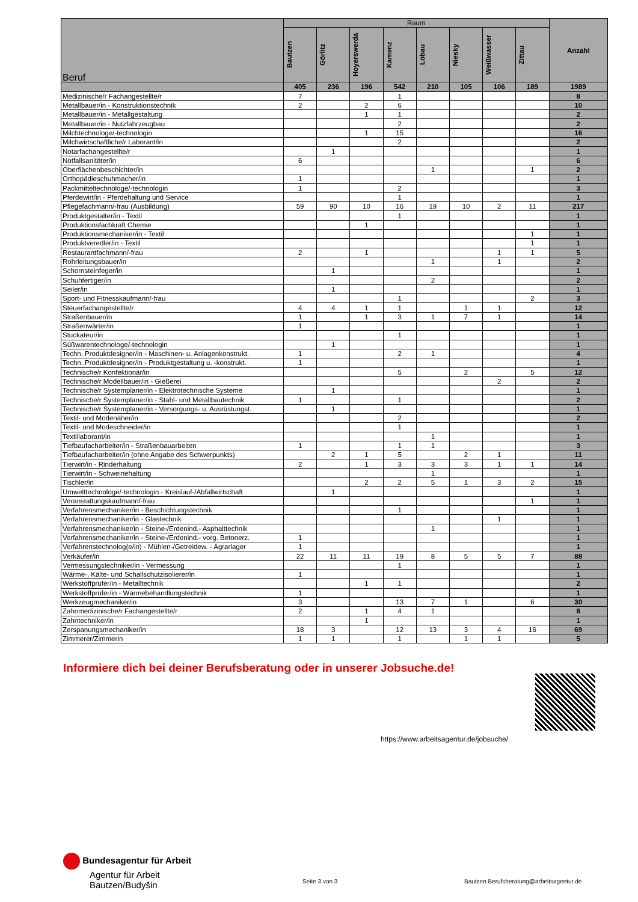| Beruf | Raum | | | | | | | | Anzahl |
| --- | --- | --- | --- | --- | --- | --- | --- | --- | --- |
| | Bautzen | Görlitz | Hoyerswerda | Kamenz | Löbau | Niesky | Weißwasser | Zittau | |
| | 405 | 236 | 196 | 542 | 210 | 105 | 106 | 189 | 1989 |
| Medizinische/r Fachangestellte/r | 7 | | | 1 | | | | | 8 |
| Metallbauer/in - Konstruktionstechnik | 2 | | 2 | 6 | | | | | 10 |
| Metallbauer/in - Metallgestaltung | | | 1 | 1 | | | | | 2 |
| Metallbauer/in - Nutzfahrzeugbau | | | | 2 | | | | | 2 |
| Milchtechnologe/-technologin | | | 1 | 15 | | | | | 16 |
| Milchwirtschaftliche/r Laborant/in | | | | 2 | | | | | 2 |
| Notarfachangestellte/r | | 1 | | | | | | | 1 |
| Notfallsanitäter/in | 6 | | | | | | | | 6 |
| Oberflächenbeschichter/in | | | | | 1 | | | 1 | 2 |
| Orthopädieschuhmacher/in | 1 | | | | | | | | 1 |
| Packmitteltechnologe/-technologin | 1 | | | 2 | | | | | 3 |
| Pferdewirt/in - Pferdehaltung und Service | | | | 1 | | | | | 1 |
| Pflegefachmann/-frau (Ausbildung) | 59 | 90 | 10 | 16 | 19 | 10 | 2 | 11 | 217 |
| Produktgestalter/in - Textil | | | | 1 | | | | | 1 |
| Produktionsfachkraft Chemie | | | 1 | | | | | | 1 |
| Produktionsmechaniker/in - Textil | | | | | | | | 1 | 1 |
| Produktveredler/in - Textil | | | | | | | | 1 | 1 |
| Restaurantfachmann/-frau | 2 | | 1 | | | | 1 | 1 | 5 |
| Rohrleitungsbauer/in | | | | | 1 | | 1 | | 2 |
| Schornsteinfeger/in | | 1 | | | | | | | 1 |
| Schuhfertiger/in | | | | | 2 | | | | 2 |
| Seiler/in | | 1 | | | | | | | 1 |
| Sport- und Fitnesskaufmann/-frau | | | | 1 | | | | 2 | 3 |
| Steuerfachangestellte/r | 4 | 4 | 1 | 1 | | 1 | 1 | | 12 |
| Straßenbauer/in | 1 | | 1 | 3 | 1 | 7 | 1 | | 14 |
| Straßenwärter/in | 1 | | | | | | | | 1 |
| Stuckateur/in | | | | 1 | | | | | 1 |
| Süßwarentechnologe/-technologin | | 1 | | | | | | | 1 |
| Techn. Produktdesigner/in - Maschinen- u. Anlagenkonstrukt. | 1 | | | 2 | 1 | | | | 4 |
| Techn. Produktdesigner/in - Produktgestaltung u. -konstrukt. | 1 | | | | | | | | 1 |
| Technische/r Konfektionär/in | | | | 5 | | 2 | | 5 | 12 |
| Technische/r Modellbauer/in - Gießerei | | | | | | | 2 | | 2 |
| Technische/r Systemplaner/in - Elektrotechnische Systeme | | 1 | | | | | | | 1 |
| Technische/r Systemplaner/in - Stahl- und Metallbautechnik | 1 | | | 1 | | | | | 2 |
| Technische/r Systemplaner/in - Versorgungs- u. Ausrüstungst. | | 1 | | | | | | | 1 |
| Textil- und Modenäher/in | | | | 2 | | | | | 2 |
| Textil- und Modeschneider/in | | | | 1 | | | | | 1 |
| Textillaborant/in | | | | | 1 | | | | 1 |
| Tiefbaufacharbeiter/in - Straßenbauarbeiten | 1 | | | 1 | 1 | | | | 3 |
| Tiefbaufacharbeiter/in (ohne Angabe des Schwerpunkts) | | 2 | 1 | 5 | | 2 | 1 | | 11 |
| Tierwirt/in - Rinderhaltung | 2 | | 1 | 3 | 3 | 3 | 1 | 1 | 14 |
| Tierwirt/in - Schweinehaltung | | | | | 1 | | | | 1 |
| Tischler/in | | | 2 | 2 | 5 | 1 | 3 | 2 | 15 |
| Umwelttechnologe/-technologin - Kreislauf-/Abfallwirtschaft | | 1 | | | | | | | 1 |
| Veranstaltungskaufmann/-frau | | | | | | | | 1 | 1 |
| Verfahrensmechaniker/in - Beschichtungstechnik | | | | 1 | | | | | 1 |
| Verfahrensmechaniker/in - Glastechnik | | | | | | | 1 | | 1 |
| Verfahrensmechaniker/in - Steine-/Erdenind.- Asphalttechnik | | | | | 1 | | | | 1 |
| Verfahrensmechaniker/in - Steine-/Erdenind.- vorg. Betonerz. | 1 | | | | | | | | 1 |
| Verfahrenstechnolog(e/in) - Mühlen-/Getreidew. - Agrarlager | 1 | | | | | | | | 1 |
| Verkäufer/in | 22 | 11 | 11 | 19 | 8 | 5 | 5 | 7 | 88 |
| Vermessungstechniker/in - Vermessung | | | | 1 | | | | | 1 |
| Wärme-, Kälte- und Schallschutzisolierer/in | 1 | | | | | | | | 1 |
| Werkstoffprüfer/in - Metalltechnik | | | 1 | 1 | | | | | 2 |
| Werkstoffprüfer/in - Wärmebehandlungstechnik | 1 | | | | | | | | 1 |
| Werkzeugmechaniker/in | 3 | | | 13 | 7 | 1 | | 6 | 30 |
| Zahnmedizinische/r Fachangestellte/r | 2 | | 1 | 4 | 1 | | | | 8 |
| Zahntechniker/in | | | 1 | | | | | | 1 |
| Zerspanungsmechaniker/in | 18 | 3 | | 12 | 13 | 3 | 4 | 16 | 69 |
| Zimmerer/Zimmerin | 1 | 1 | | 1 | | 1 | 1 | | 5 |
Informiere dich bei deiner Berufsberatung oder in unserer Jobsuche.de!
https://www.arbeitsagentur.de/jobsuche/
Bundesagentur für Arbeit
Agentur für Arbeit
Bautzen/Budyšin
Seite 3 von 3
Bautzen.Berufsberatung@arbeitsagentur.de